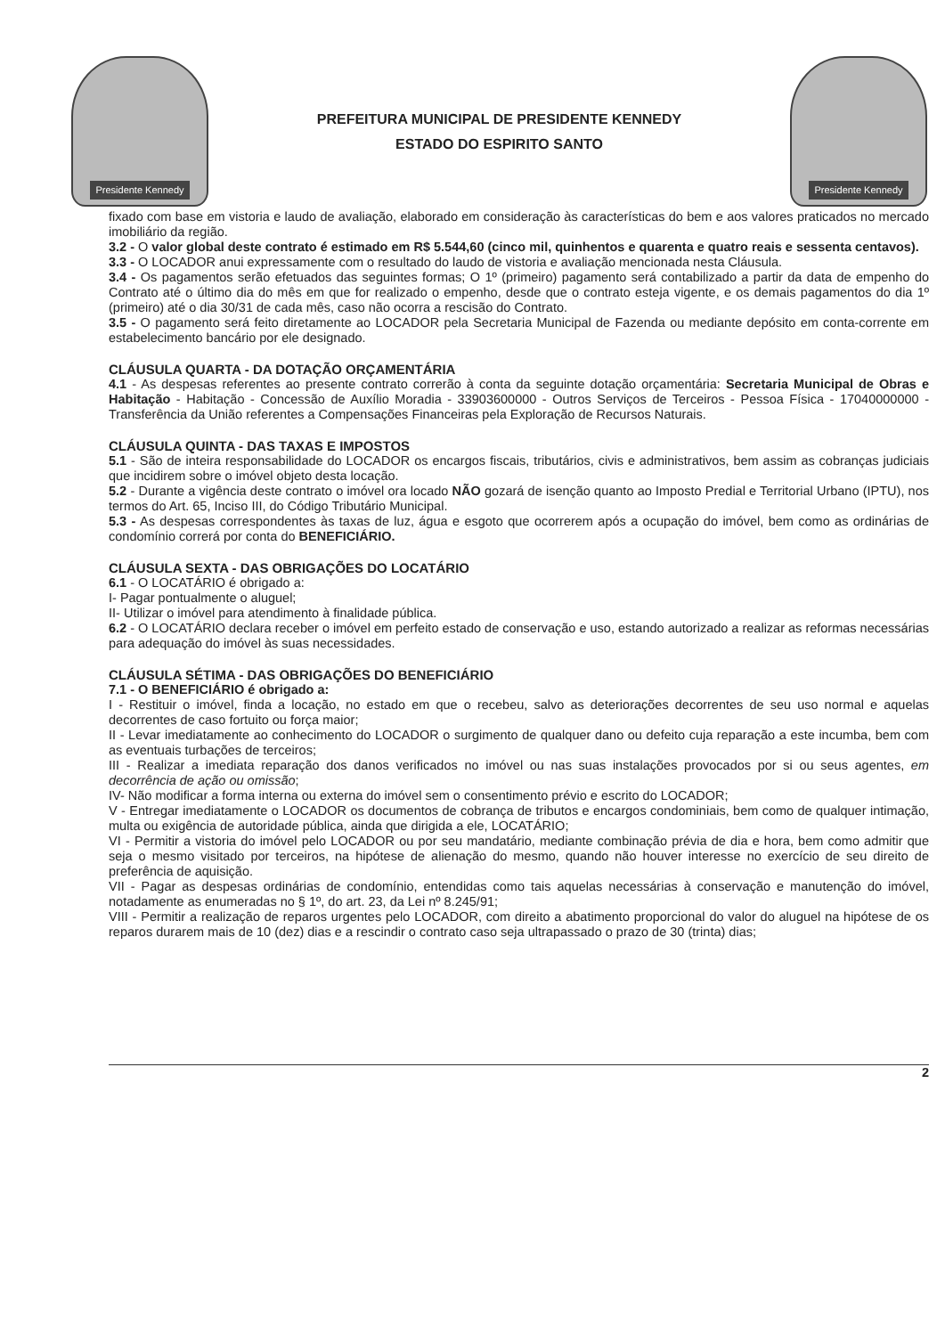Presidente Kennedy
PREFEITURA MUNICIPAL DE PRESIDENTE KENNEDY
ESTADO DO ESPIRITO SANTO
Presidente Kennedy
fixado com base em vistoria e laudo de avaliação, elaborado em consideração às características do bem e aos valores praticados no mercado imobiliário da região.
3.2 - O valor global deste contrato é estimado em R$ 5.544,60 (cinco mil, quinhentos e quarenta e quatro reais e sessenta centavos).
3.3 - O LOCADOR anui expressamente com o resultado do laudo de vistoria e avaliação mencionada nesta Cláusula.
3.4 - Os pagamentos serão efetuados das seguintes formas; O 1º (primeiro) pagamento será contabilizado a partir da data de empenho do Contrato até o último dia do mês em que for realizado o empenho, desde que o contrato esteja vigente, e os demais pagamentos do dia 1º (primeiro) até o dia 30/31 de cada mês, caso não ocorra a rescisão do Contrato.
3.5 - O pagamento será feito diretamente ao LOCADOR pela Secretaria Municipal de Fazenda ou mediante depósito em conta-corrente em estabelecimento bancário por ele designado.
CLÁUSULA QUARTA - DA DOTAÇÃO ORÇAMENTÁRIA
4.1 - As despesas referentes ao presente contrato correrão à conta da seguinte dotação orçamentária: Secretaria Municipal de Obras e Habitação - Habitação - Concessão de Auxílio Moradia - 33903600000 - Outros Serviços de Terceiros - Pessoa Física - 17040000000 - Transferência da União referentes a Compensações Financeiras pela Exploração de Recursos Naturais.
CLÁUSULA QUINTA - DAS TAXAS E IMPOSTOS
5.1 - São de inteira responsabilidade do LOCADOR os encargos fiscais, tributários, civis e administrativos, bem assim as cobranças judiciais que incidirem sobre o imóvel objeto desta locação.
5.2 - Durante a vigência deste contrato o imóvel ora locado NÃO gozará de isenção quanto ao Imposto Predial e Territorial Urbano (IPTU), nos termos do Art. 65, Inciso III, do Código Tributário Municipal.
5.3 - As despesas correspondentes às taxas de luz, água e esgoto que ocorrerem após a ocupação do imóvel, bem como as ordinárias de condomínio correrá por conta do BENEFICIÁRIO.
CLÁUSULA SEXTA - DAS OBRIGAÇÕES DO LOCATÁRIO
6.1 - O LOCATÁRIO é obrigado a:
I- Pagar pontualmente o aluguel;
II- Utilizar o imóvel para atendimento à finalidade pública.
6.2 - O LOCATÁRIO declara receber o imóvel em perfeito estado de conservação e uso, estando autorizado a realizar as reformas necessárias para adequação do imóvel às suas necessidades.
CLÁUSULA SÉTIMA - DAS OBRIGAÇÕES DO BENEFICIÁRIO
7.1 - O BENEFICIÁRIO é obrigado a:
I - Restituir o imóvel, finda a locação, no estado em que o recebeu, salvo as deteriorações decorrentes de seu uso normal e aquelas decorrentes de caso fortuito ou força maior;
II - Levar imediatamente ao conhecimento do LOCADOR o surgimento de qualquer dano ou defeito cuja reparação a este incumba, bem com as eventuais turbações de terceiros;
III - Realizar a imediata reparação dos danos verificados no imóvel ou nas suas instalações provocados por si ou seus agentes, em decorrência de ação ou omissão;
IV- Não modificar a forma interna ou externa do imóvel sem o consentimento prévio e escrito do LOCADOR;
V - Entregar imediatamente o LOCADOR os documentos de cobrança de tributos e encargos condominiais, bem como de qualquer intimação, multa ou exigência de autoridade pública, ainda que dirigida a ele, LOCATÁRIO;
VI - Permitir a vistoria do imóvel pelo LOCADOR ou por seu mandatário, mediante combinação prévia de dia e hora, bem como admitir que seja o mesmo visitado por terceiros, na hipótese de alienação do mesmo, quando não houver interesse no exercício de seu direito de preferência de aquisição.
VII - Pagar as despesas ordinárias de condomínio, entendidas como tais aquelas necessárias à conservação e manutenção do imóvel, notadamente as enumeradas no § 1º, do art. 23, da Lei nº 8.245/91;
VIII - Permitir a realização de reparos urgentes pelo LOCADOR, com direito a abatimento proporcional do valor do aluguel na hipótese de os reparos durarem mais de 10 (dez) dias e a rescindir o contrato caso seja ultrapassado o prazo de 30 (trinta) dias;
2